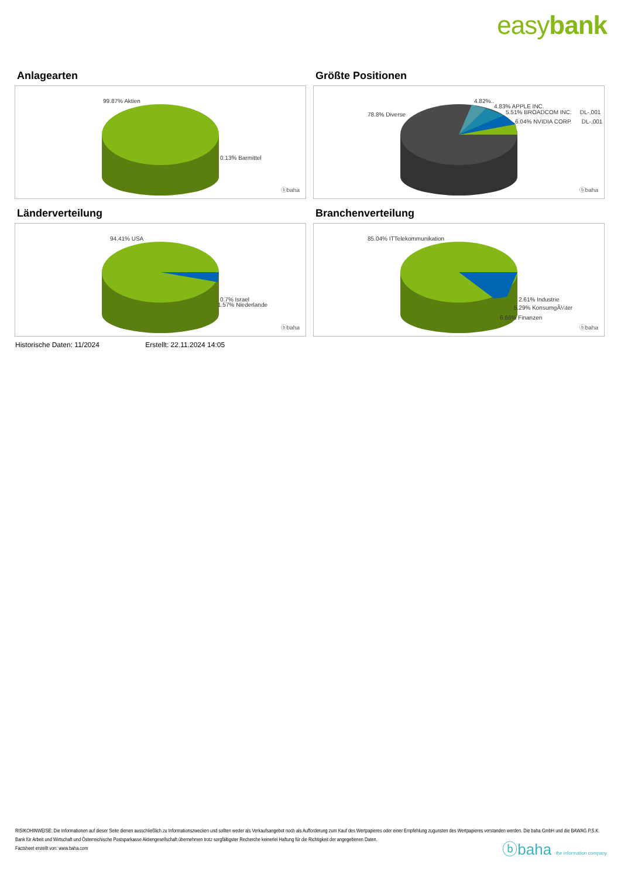easybank
Anlagearten
99.87% Aktien
0.13% Barmittel
ⓑbaha
Größte Positionen
78.8% Diverse
4.82%..
4.83% APPLE INC.
5.51% BROADCOM INC. DL-,001
6.04% NVIDIA CORP. DL-,001
ⓑbaha
Länderverteilung
94.41% USA
0.7% Israel
1.57% Niederlande
ⓑbaha
Branchenverteilung
85.04% ITTelekommunikation
2.61% Industrie
5.29% KonsumgÃ¼ter
6.66% Finanzen
ⓑbaha
Historische Daten: 11/2024 Erstellt: 22.11.2024 14:05
RISIKOHINWEISE: Die Informationen auf dieser Seite dienen ausschließlich zu Informationszwecken und sollten weder als Verkaufsangebot noch als Aufforderung zum Kauf des Wertpapieres oder einer Empfehlung zugunsten des Wertpapieres verstanden werden. Die baha GmbH und die BAWAG P.S.K. Bank für Arbeit und Wirtschaft und Österreichische Postsparkasse Aktiengesellschaft übernehmen trotz sorgfältigster Recherche keinerlei Haftung für die Richtigkeit der angegebenen Daten.
Factsheet erstellt von: www.baha.com
ⓑbaha the information company